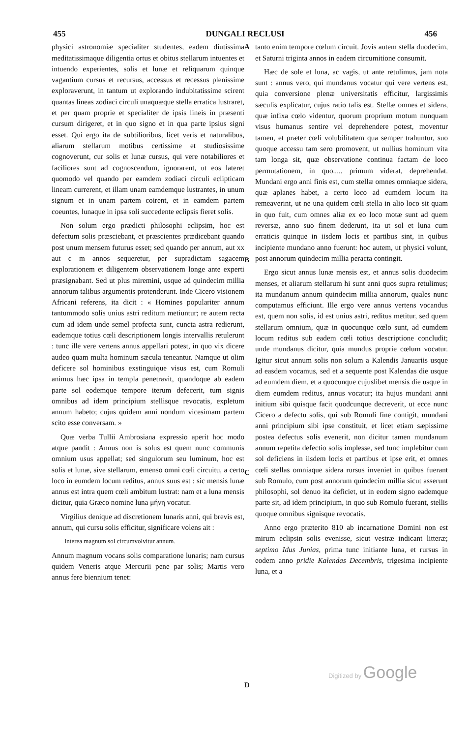455 DUNGALI RECLUSI 456
physici astronomiæ specialiter studentes, eadem diutissima meditatissimaque diligentia ortus et obitus stellarum intuentes et intuendo experientes, solis et lunæ et reliquarum quinque vagantium cursus et recursus, accessus et recessus plenissime exploraverunt, in tantum ut explorando indubitatissime scirent quantas lineas zodiaci circuli unaquæque stella erratica lustraret, et per quam proprie et specialiter de ipsis lineis in præsenti cursum dirigeret, et in quo signo et in qua parte ipsius signi esset. Qui ergo ita de subtilioribus, licet veris et naturalibus, aliarum stellarum motibus certissime et studiosissime cognoverunt, cur solis et lunæ cursus, qui vere notabiliores et faciliores sunt ad cognoscendum, ignorarent, ut eos lateret quomodo vel quando per eamdem zodiaci circuli eclipticam lineam currerent, et illam unam eamdemque lustrantes, in unum signum et in unam partem coirent, et in eamdem partem coeuntes, lunaque in ipsa soli succedente eclipsis fieret solis.
Non solum ergo prædicti philosophi eclipsim, hoc est defectum solis præsciebant, et præscientes prædicebant quando post unum mensem futurus esset; sed quando per annum, aut xx aut c m annos sequeretur, per supradictam sagacem explorationem et diligentem observationem longe ante experti præsignabant. Sed ut plus miremini, usque ad quindecim millia annorum talibus argumentis protenderunt. Inde Cicero visionem Africani referens, ita dicit : « Homines populariter annum tantummodo solis unius astri reditum metiuntur; re autem recta cum ad idem unde semel profecta sunt, cuncta astra redierunt, eademque totius cœli descriptionem longis intervallis retulerunt : tunc ille vere vertens annus appellari potest, in quo vix dicere audeo quam multa hominum sæcula teneantur. Namque ut olim deficere sol hominibus exstinguique visus est, cum Romuli animus hæc ipsa in templa penetravit, quandoque ab eadem parte sol eodemque tempore iterum defecerit, tum signis omnibus ad idem principium stellisque revocatis, expletum annum habeto; cujus quidem anni nondum vicesimam partem scito esse conversam. »
Quæ verba Tullii Ambrosiana expressio aperit hoc modo atque pandit : Annus non is solus est quem nunc communis omnium usus appellat; sed singulorum seu luminum, hoc est solis et lunæ, sive stellarum, emenso omni cœli circuitu, a certo loco in eumdem locum reditus, annus suus est : sic mensis lunæ annus est intra quem cœli ambitum lustrat: nam et a luna mensis dicitur, quia Græco nomine luna μήνη vocatur.
Virgilius denique ad discretionem lunaris anni, qui brevis est, annum, qui cursu solis efficitur, significare volens ait :
Interea magnum sol circumvolvitur annum.
Annum magnum vocans solis comparatione lunaris; nam cursus quidem Veneris atque Mercurii pene par solis; Martis vero annus fere biennium tenet:
A
B
C
D
tanto enim tempore cœlum circuit. Jovis autem stella duodecim, et Saturni triginta annos in eadem circumitione consumit.
Hæc de sole et luna, ac vagis, ut ante retulimus, jam nota sunt : annus vero, qui mundanus vocatur qui vere vertens est, quia conversione plenæ universitatis efficitur, largissimis sæculis explicatur, cujus ratio talis est. Stellæ omnes et sidera, quæ infixa cœlo videntur, quorum proprium motum nunquam visus humanus sentire vel deprehendere potest, moventur tamen, et præter cœli volubilitatem qua semper trahuntur, suo quoque accessu tam sero promovent, ut nullius hominum vita tam longa sit, quæ observatione continua factam de loco permutationem, in quo..... primum viderat, deprehendat. Mundani ergo anni finis est, cum stellæ omnes omniaque sidera, quæ aplanes habet, a certo loco ad eumdem locum ita remeaverint, ut ne una quidem cœli stella in alio loco sit quam in quo fuit, cum omnes aliæ ex eo loco motæ sunt ad quem reversæ, anno suo finem dederunt, ita ut sol et luna cum erraticis quinque in iisdem locis et partibus sint, in quibus incipiente mundano anno fuerunt: hoc autem, ut physici volunt, post annorum quindecim millia peracta contingit.
Ergo sicut annus lunæ mensis est, et annus solis duodecim menses, et aliarum stellarum hi sunt anni quos supra retulimus; ita mundanum annum quindecim millia annorum, quales nunc computamus efficiunt. Ille ergo vere annus vertens vocandus est, quem non solis, id est unius astri, reditus metitur, sed quem stellarum omnium, quæ in quocunque cœlo sunt, ad eumdem locum reditus sub eadem cœli totius descriptione concludit; unde mundanus dicitur, quia mundus proprie cœlum vocatur. Igitur sicut annum solis non solum a Kalendis Januariis usque ad easdem vocamus, sed et a sequente post Kalendas die usque ad eumdem diem, et a quocunque cujuslibet mensis die usque in diem eumdem reditus, annus vocatur; ita hujus mundani anni initium sibi quisque facit quodcunque decreverit, ut ecce nunc Cicero a defectu solis, qui sub Romuli fine contigit, mundani anni principium sibi ipse constituit, et licet etiam sæpissime postea defectus solis evenerit, non dicitur tamen mundanum annum repetita defectio solis implesse, sed tunc implebitur cum sol deficiens in iisdem locis et partibus et ipse erit, et omnes cœli stellas omniaque sidera rursus inveniet in quibus fuerant sub Romulo, cum post annorum quindecim millia sicut asserunt philosophi, sol denuo ita deficiet, ut in eodem signo eademque parte sit, ad idem principium, in quo sub Romulo fuerant, stellis quoque omnibus signisque revocatis.
Anno ergo præterito 810 ab incarnatione Domini non est mirum eclipsin solis evenisse, sicut vestræ indicant litteræ; septimo Idus Junias, prima tunc initiante luna, et rursus in eodem anno pridie Kalendas Decembris, trigesima incipiente luna, et a
Digitized by Google